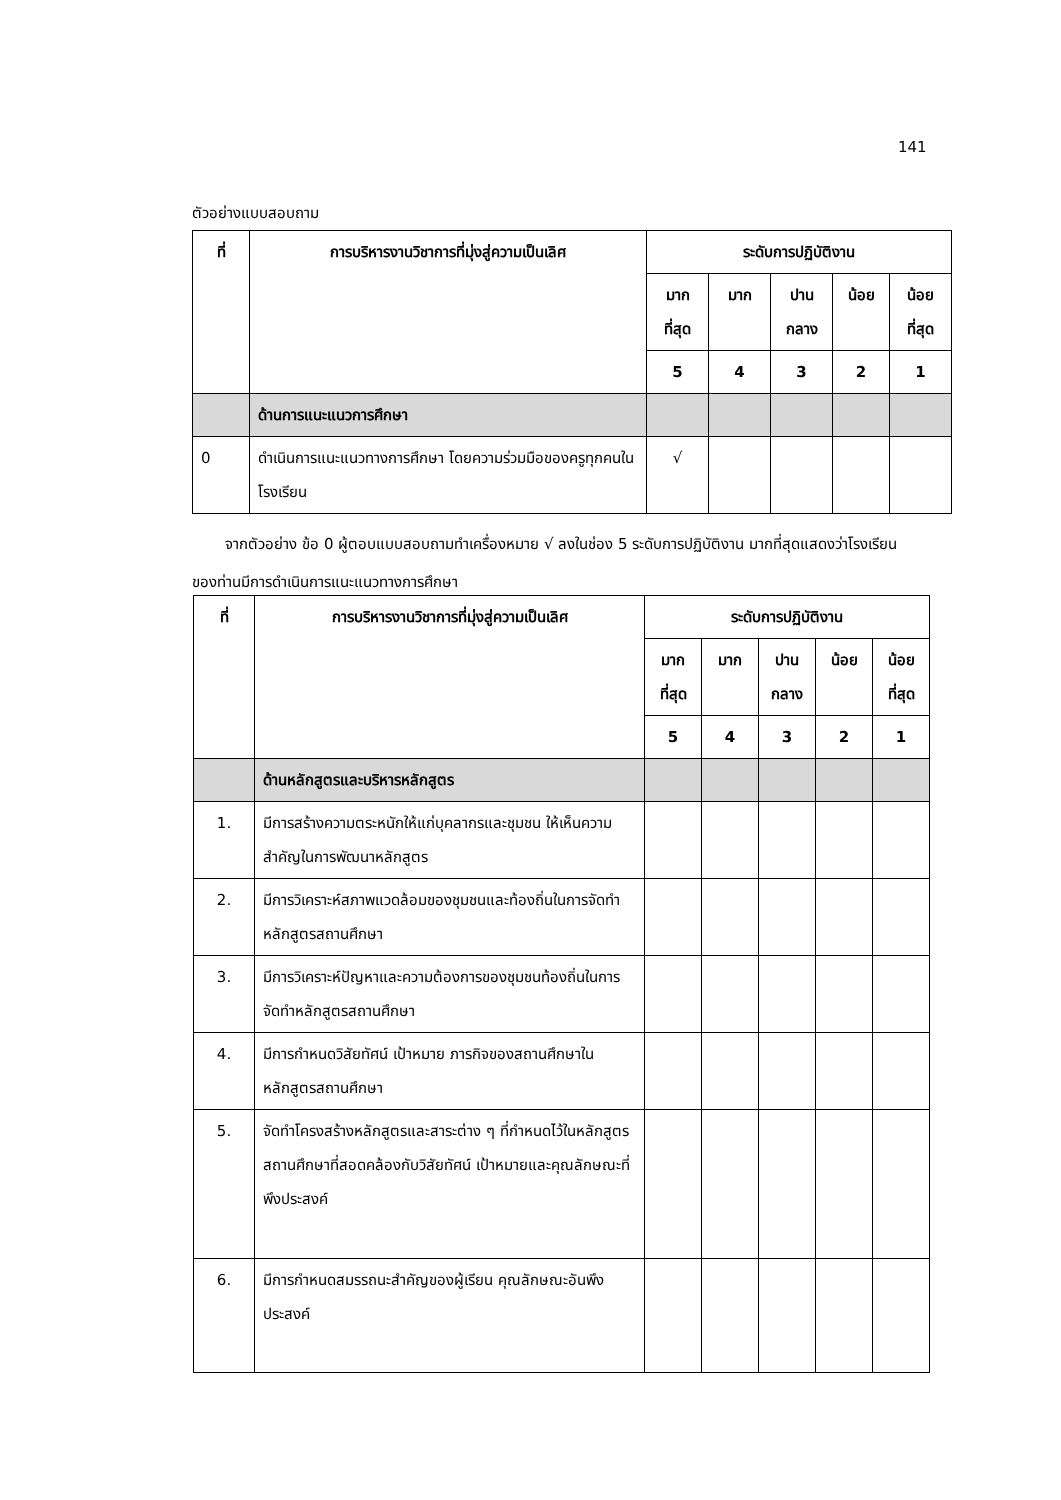141
ตัวอย่างแบบสอบถาม
| ที่ | การบริหารงานวิชาการที่มุ่งสู่ความเป็นเลิศ | ระดับการปฏิบัติงาน | | | | |
| --- | --- | --- | --- | --- | --- | --- |
| | | มาก ที่สุด | มาก | ปาน กลาง | น้อย | น้อย ที่สุด |
| | | 5 | 4 | 3 | 2 | 1 |
| | ด้านการแนะแนวการศึกษา | | | | | |
| 0 | ดำเนินการแนะแนวทางการศึกษา โดยความร่วมมือของครูทุกคนในโรงเรียน | √ | | | | |
จากตัวอย่าง ข้อ 0 ผู้ตอบแบบสอบถามทำเครื่องหมาย √ ลงในช่อง 5 ระดับการปฏิบัติงาน มากที่สุดแสดงว่าโรงเรียนของท่านมีการดำเนินการแนะแนวทางการศึกษา
| ที่ | การบริหารงานวิชาการที่มุ่งสู่ความเป็นเลิศ | ระดับการปฏิบัติงาน | | | | |
| --- | --- | --- | --- | --- | --- | --- |
| | | มาก ที่สุด | มาก | ปาน กลาง | น้อย | น้อย ที่สุด |
| | | 5 | 4 | 3 | 2 | 1 |
| | ด้านหลักสูตรและบริหารหลักสูตร | | | | | |
| 1. | มีการสร้างความตระหนักให้แก่บุคลากรและชุมชน ให้เห็นความสำคัญในการพัฒนาหลักสูตร | | | | | |
| 2. | มีการวิเคราะห์สภาพแวดล้อมของชุมชนและท้องถิ่นในการจัดทำหลักสูตรสถานศึกษา | | | | | |
| 3. | มีการวิเคราะห์ปัญหาและความต้องการของชุมชนท้องถิ่นในการจัดทำหลักสูตรสถานศึกษา | | | | | |
| 4. | มีการกำหนดวิสัยทัศน์ เป้าหมาย ภารกิจของสถานศึกษาในหลักสูตรสถานศึกษา | | | | | |
| 5. | จัดทำโครงสร้างหลักสูตรและสาระต่าง ๆ ที่กำหนดไว้ในหลักสูตรสถานศึกษาที่สอดคล้องกับวิสัยทัศน์ เป้าหมายและคุณลักษณะที่พึงประสงค์ | | | | | |
| 6. | มีการกำหนดสมรรถนะสำคัญของผู้เรียน คุณลักษณะอันพึงประสงค์ | | | | | |